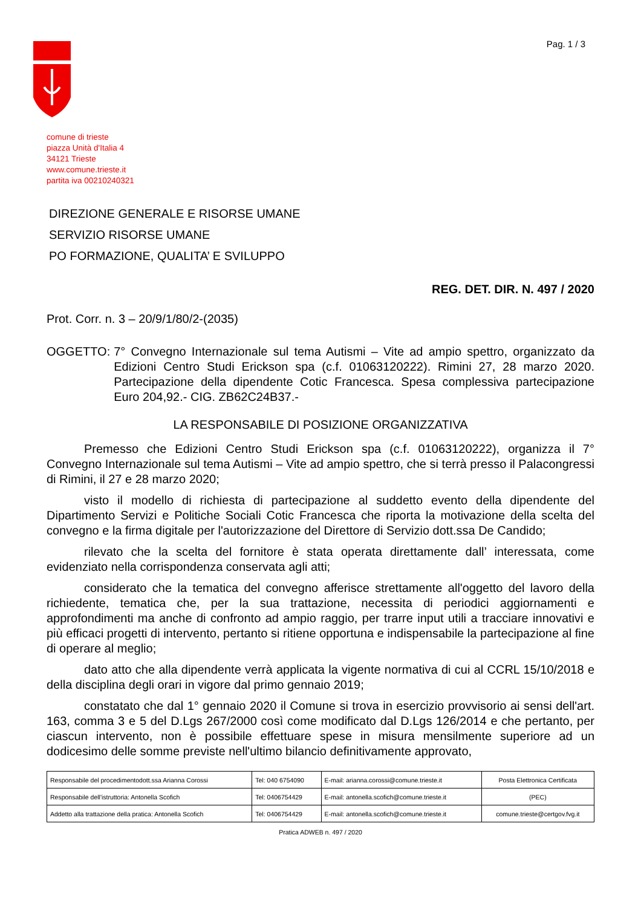Pag. 1 / 3
comune di trieste
piazza Unità d'Italia 4
34121 Trieste
www.comune.trieste.it
partita iva 00210240321
DIREZIONE GENERALE E RISORSE UMANE
SERVIZIO RISORSE UMANE
PO FORMAZIONE, QUALITA’ E SVILUPPO
REG. DET. DIR. N. 497 / 2020
Prot. Corr. n. 3 – 20/9/1/80/2-(2035)
OGGETTO: 7° Convegno Internazionale sul tema Autismi – Vite ad ampio spettro, organizzato da Edizioni Centro Studi Erickson spa (c.f. 01063120222). Rimini 27, 28 marzo 2020. Partecipazione della dipendente Cotic Francesca. Spesa complessiva partecipazione Euro 204,92.- CIG. ZB62C24B37.-
LA RESPONSABILE DI POSIZIONE ORGANIZZATIVA
Premesso che Edizioni Centro Studi Erickson spa (c.f. 01063120222), organizza il 7° Convegno Internazionale sul tema Autismi – Vite ad ampio spettro, che si terrà presso il Palacongressi di Rimini, il 27 e 28 marzo 2020;
visto il modello di richiesta di partecipazione al suddetto evento della dipendente del Dipartimento Servizi e Politiche Sociali Cotic Francesca che riporta la motivazione della scelta del convegno e la firma digitale per l'autorizzazione del Direttore di Servizio dott.ssa De Candido;
rilevato che la scelta del fornitore è stata operata direttamente dall’ interessata, come evidenziato nella corrispondenza conservata agli atti;
considerato che la tematica del convegno afferisce strettamente all'oggetto del lavoro della richiedente, tematica che, per la sua trattazione, necessita di periodici aggiornamenti e approfondimenti ma anche di confronto ad ampio raggio, per trarre input utili a tracciare innovativi e più efficaci progetti di intervento, pertanto si ritiene opportuna e indispensabile la partecipazione al fine di operare al meglio;
dato atto che alla dipendente verrà applicata la vigente normativa di cui al CCRL 15/10/2018 e della disciplina degli orari in vigore dal primo gennaio 2019;
constatato che dal 1° gennaio 2020 il Comune si trova in esercizio provvisorio ai sensi dell'art. 163, comma 3 e 5 del D.Lgs 267/2000 così come modificato dal D.Lgs 126/2014 e che pertanto, per ciascun intervento, non è possibile effettuare spese in misura mensilmente superiore ad un dodicesimo delle somme previste nell'ultimo bilancio definitivamente approvato,
| Responsabile del procedimentodott.ssa Arianna Corossi | Tel: 040 6754090 | E-mail: arianna.corossi@comune.trieste.it | Posta Elettronica Certificata |
| Responsabile dell'istruttoria: Antonella Scofich | Tel: 0406754429 | E-mail: antonella.scofich@comune.trieste.it | (PEC) |
| Addetto alla trattazione della pratica: Antonella Scofich | Tel: 0406754429 | E-mail: antonella.scofich@comune.trieste.it | comune.trieste@certgov.fvg.it |
Pratica ADWEB n. 497 / 2020